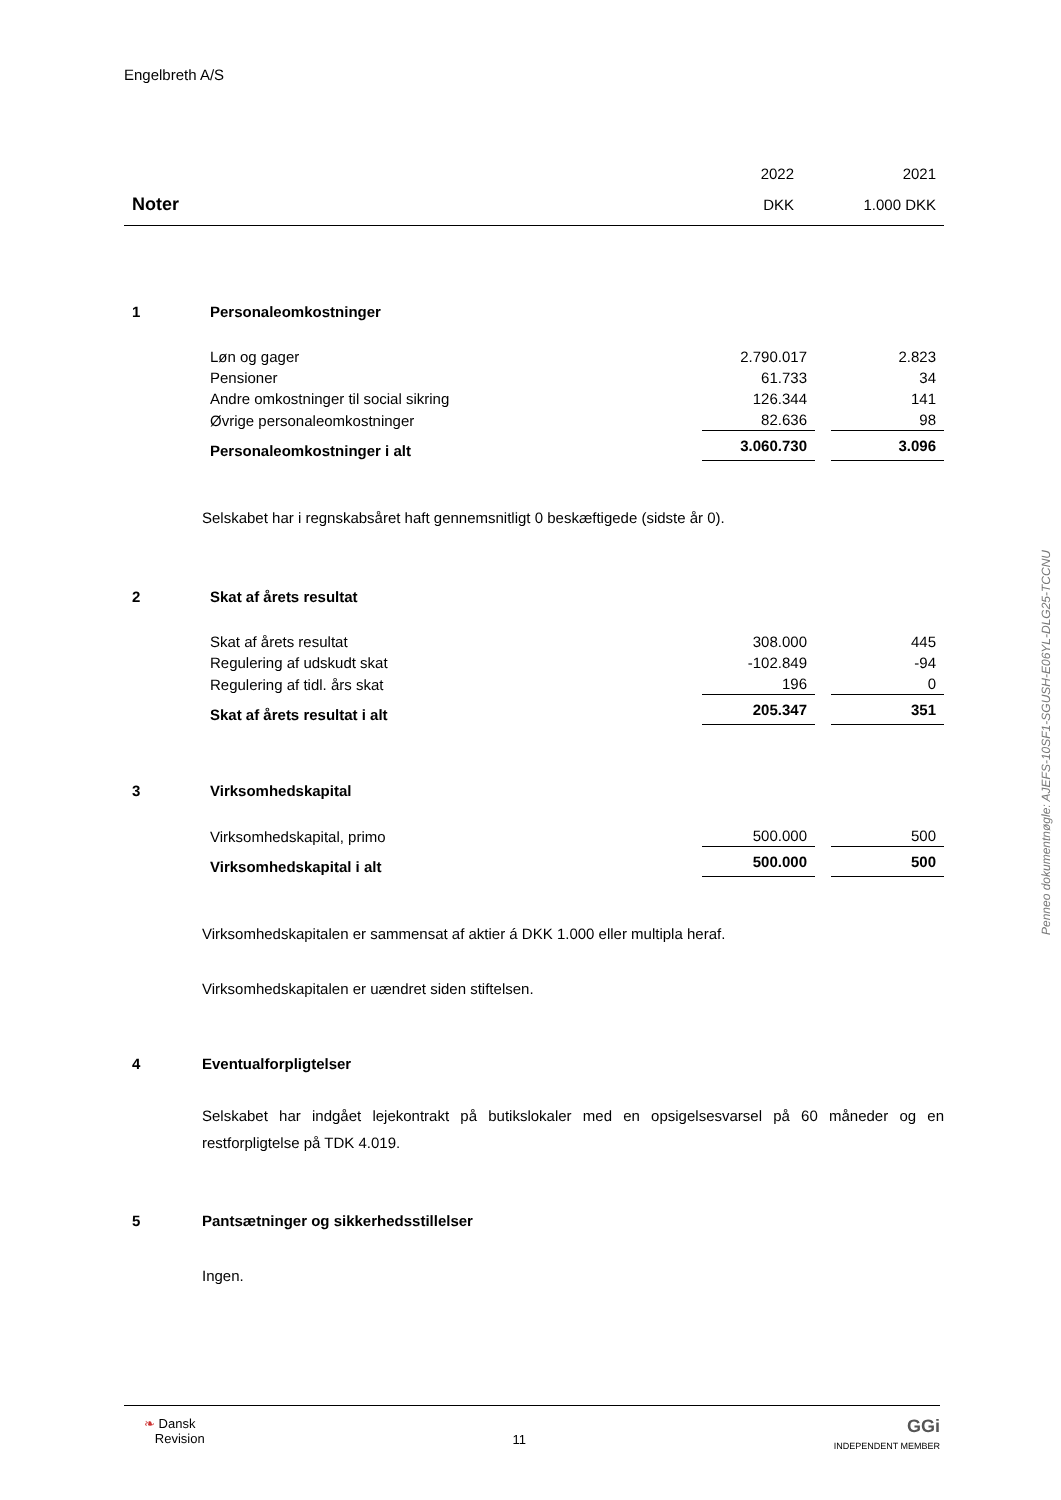Engelbreth A/S
| | | 2022 | | 2021 |
| Noter | | DKK | | 1.000 DKK |
| 1 | Personaleomkostninger | | | |
| | Løn og gager | 2.790.017 | | 2.823 |
| | Pensioner | 61.733 | | 34 |
| | Andre omkostninger til social sikring | 126.344 | | 141 |
| | Øvrige personaleomkostninger | 82.636 | | 98 |
| | Personaleomkostninger i alt | 3.060.730 | | 3.096 |
Selskabet har i regnskabsåret haft gennemsnitligt 0 beskæftigede (sidste år 0).
| 2 | Skat af årets resultat | | | |
| | Skat af årets resultat | 308.000 | | 445 |
| | Regulering af udskudt skat | -102.849 | | -94 |
| | Regulering af tidl. års skat | 196 | | 0 |
| | Skat af årets resultat i alt | 205.347 | | 351 |
| 3 | Virksomhedskapital | | | |
| | Virksomhedskapital, primo | 500.000 | | 500 |
| | Virksomhedskapital i alt | 500.000 | | 500 |
Virksomhedskapitalen er sammensat af aktier á DKK 1.000 eller multipla heraf.
Virksomhedskapitalen er uændret siden stiftelsen.
4 Eventualforpligtelser
Selskabet har indgået lejekontrakt på butikslokaler med en opsigelsesvarsel på 60 måneder og en restforpligtelse på TDK 4.019.
5 Pantsætninger og sikkerhedsstillelser
Ingen.
Penneo dokumentnøgle: AJEFS-10SF1-SGUSH-E06YL-DLG25-TCCNU
❧ Dansk
Revision
11
GGi
INDEPENDENT MEMBER